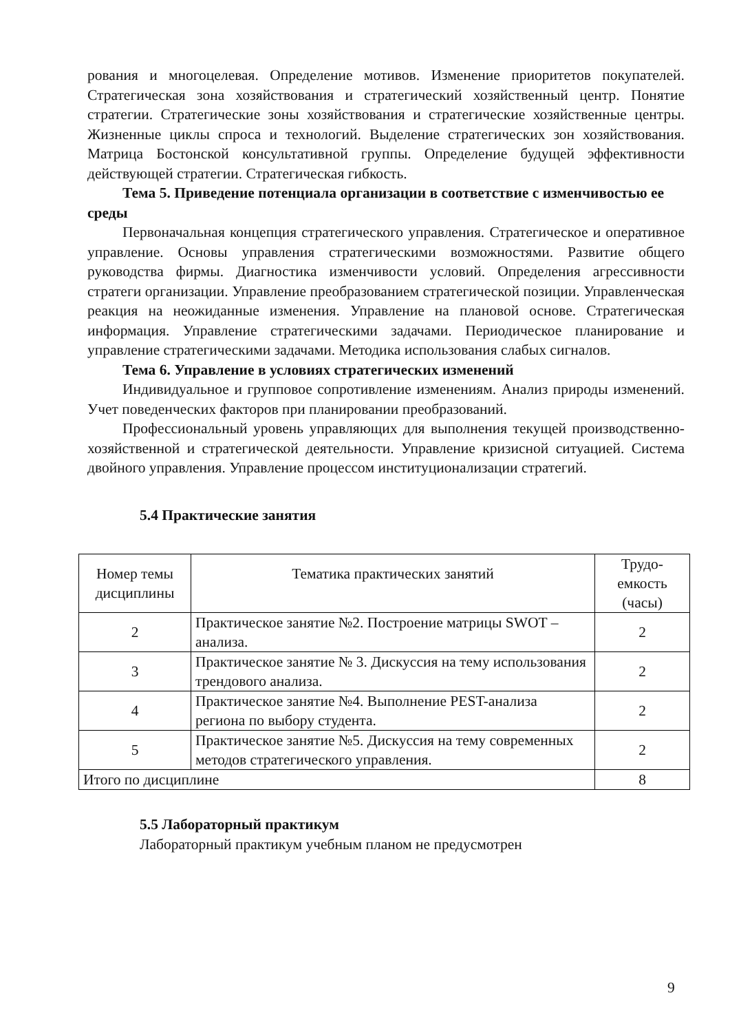рования и многоцелевая. Определение мотивов. Изменение приоритетов покупателей. Стратегическая зона хозяйствования и стратегический хозяйственный центр. Понятие стратегии. Стратегические зоны хозяйствования и стратегические хозяйственные центры. Жизненные циклы спроса и технологий. Выделение стратегических зон хозяйствования. Матрица Бостонской консультативной группы. Определение будущей эффективности действующей стратегии. Стратегическая гибкость.
Тема 5. Приведение потенциала организации в соответствие с изменчивостью ее среды
Первоначальная концепция стратегического управления. Стратегическое и оперативное управление. Основы управления стратегическими возможностями. Развитие общего руководства фирмы. Диагностика изменчивости условий. Определения агрессивности стратеги организации. Управление преобразованием стратегической позиции. Управленческая реакция на неожиданные изменения. Управление на плановой основе. Стратегическая информация. Управление стратегическими задачами. Периодическое планирование и управление стратегическими задачами. Методика использования слабых сигналов.
Тема 6. Управление в условиях стратегических изменений
Индивидуальное и групповое сопротивление изменениям. Анализ природы изменений. Учет поведенческих факторов при планировании преобразований.
Профессиональный уровень управляющих для выполнения текущей производственно-хозяйственной и стратегической деятельности. Управление кризисной ситуацией. Система двойного управления. Управление процессом институционализации стратегий.
5.4 Практические занятия
| Номер темы дисциплины | Тематика практических занятий | Трудо- емкость (часы) |
| --- | --- | --- |
| 2 | Практическое занятие №2. Построение матрицы SWOT – анализа. | 2 |
| 3 | Практическое занятие № 3. Дискуссия на тему использования трендового анализа. | 2 |
| 4 | Практическое занятие №4. Выполнение PEST-анализа региона по выбору студента. | 2 |
| 5 | Практическое занятие №5. Дискуссия на тему современных методов стратегического управления. | 2 |
| Итого по дисциплине | | 8 |
5.5 Лабораторный практикум
Лабораторный практикум учебным планом не предусмотрен
9